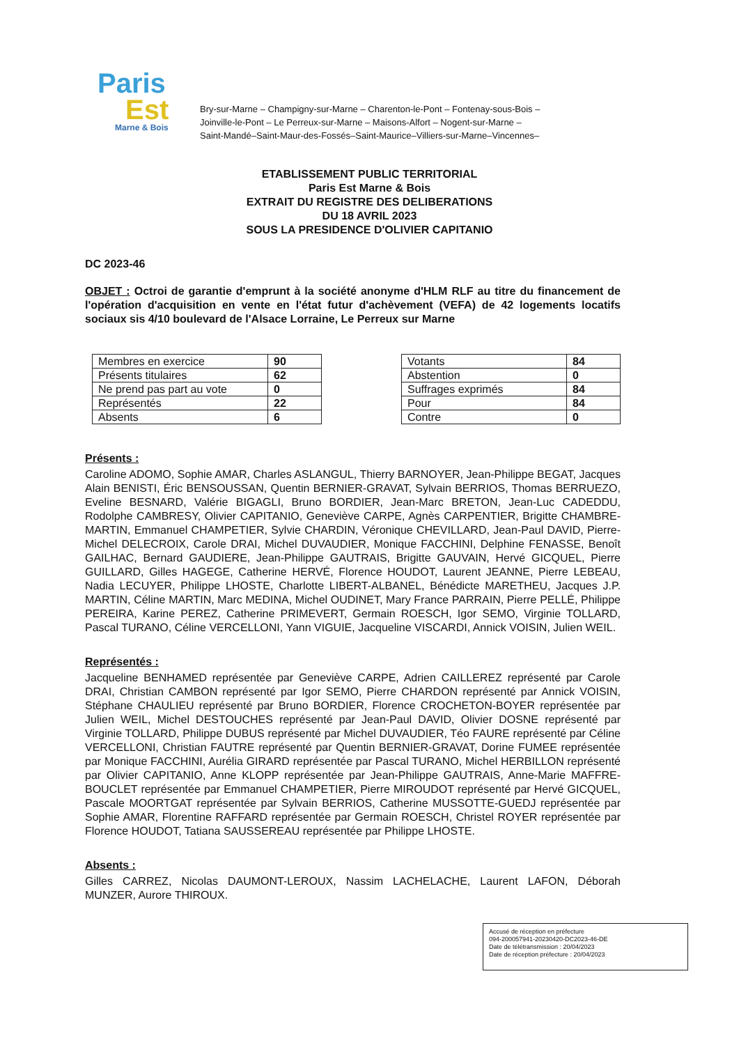Paris
Est
Marne & Bois
Bry-sur-Marne – Champigny-sur-Marne – Charenton-le-Pont – Fontenay-sous-Bois –
Joinville-le-Pont – Le Perreux-sur-Marne – Maisons-Alfort – Nogent-sur-Marne –
Saint-Mandé–Saint-Maur-des-Fossés–Saint-Maurice–Villiers-sur-Marne–Vincennes–
ETABLISSEMENT PUBLIC TERRITORIAL
Paris Est Marne & Bois
EXTRAIT DU REGISTRE DES DELIBERATIONS
DU 18 AVRIL 2023
SOUS LA PRESIDENCE D'OLIVIER CAPITANIO
DC 2023-46
OBJET : Octroi de garantie d'emprunt à la société anonyme d'HLM RLF au titre du financement de l'opération d'acquisition en vente en l'état futur d'achèvement (VEFA) de 42 logements locatifs sociaux sis 4/10 boulevard de l'Alsace Lorraine, Le Perreux sur Marne
| Membres en exercice | 90 |
| Présents titulaires | 62 |
| Ne prend pas part au vote | 0 |
| Représentés | 22 |
| Absents | 6 |
| Votants | 84 |
| Abstention | 0 |
| Suffrages exprimés | 84 |
| Pour | 84 |
| Contre | 0 |
Présents :
Caroline ADOMO, Sophie AMAR, Charles ASLANGUL, Thierry BARNOYER, Jean-Philippe BEGAT, Jacques Alain BENISTI, Éric BENSOUSSAN, Quentin BERNIER-GRAVAT, Sylvain BERRIOS, Thomas BERRUEZO, Eveline BESNARD, Valérie BIGAGLI, Bruno BORDIER, Jean-Marc BRETON, Jean-Luc CADEDDU, Rodolphe CAMBRESY, Olivier CAPITANIO, Geneviève CARPE, Agnès CARPENTIER, Brigitte CHAMBRE-MARTIN, Emmanuel CHAMPETIER, Sylvie CHARDIN, Véronique CHEVILLARD, Jean-Paul DAVID, Pierre-Michel DELECROIX, Carole DRAI, Michel DUVAUDIER, Monique FACCHINI, Delphine FENASSE, Benoît GAILHAC, Bernard GAUDIERE, Jean-Philippe GAUTRAIS, Brigitte GAUVAIN, Hervé GICQUEL, Pierre GUILLARD, Gilles HAGEGE, Catherine HERVÉ, Florence HOUDOT, Laurent JEANNE, Pierre LEBEAU, Nadia LECUYER, Philippe LHOSTE, Charlotte LIBERT-ALBANEL, Bénédicte MARETHEU, Jacques J.P. MARTIN, Céline MARTIN, Marc MEDINA, Michel OUDINET, Mary France PARRAIN, Pierre PELLÉ, Philippe PEREIRA, Karine PEREZ, Catherine PRIMEVERT, Germain ROESCH, Igor SEMO, Virginie TOLLARD, Pascal TURANO, Céline VERCELLONI, Yann VIGUIE, Jacqueline VISCARDI, Annick VOISIN, Julien WEIL.
Représentés :
Jacqueline BENHAMED représentée par Geneviève CARPE, Adrien CAILLEREZ représenté par Carole DRAI, Christian CAMBON représenté par Igor SEMO, Pierre CHARDON représenté par Annick VOISIN, Stéphane CHAULIEU représenté par Bruno BORDIER, Florence CROCHETON-BOYER représentée par Julien WEIL, Michel DESTOUCHES représenté par Jean-Paul DAVID, Olivier DOSNE représenté par Virginie TOLLARD, Philippe DUBUS représenté par Michel DUVAUDIER, Téo FAURE représenté par Céline VERCELLONI, Christian FAUTRE représenté par Quentin BERNIER-GRAVAT, Dorine FUMEE représentée par Monique FACCHINI, Aurélia GIRARD représentée par Pascal TURANO, Michel HERBILLON représenté par Olivier CAPITANIO, Anne KLOPP représentée par Jean-Philippe GAUTRAIS, Anne-Marie MAFFRE-BOUCLET représentée par Emmanuel CHAMPETIER, Pierre MIROUDOT représenté par Hervé GICQUEL, Pascale MOORTGAT représentée par Sylvain BERRIOS, Catherine MUSSOTTE-GUEDJ représentée par Sophie AMAR, Florentine RAFFARD représentée par Germain ROESCH, Christel ROYER représentée par Florence HOUDOT, Tatiana SAUSSEREAU représentée par Philippe LHOSTE.
Absents :
Gilles CARREZ, Nicolas DAUMONT-LEROUX, Nassim LACHELACHE, Laurent LAFON, Déborah MUNZER, Aurore THIROUX.
Accusé de réception en préfecture
094-200057941-20230420-DC2023-46-DE
Date de télétransmission : 20/04/2023
Date de réception préfecture : 20/04/2023